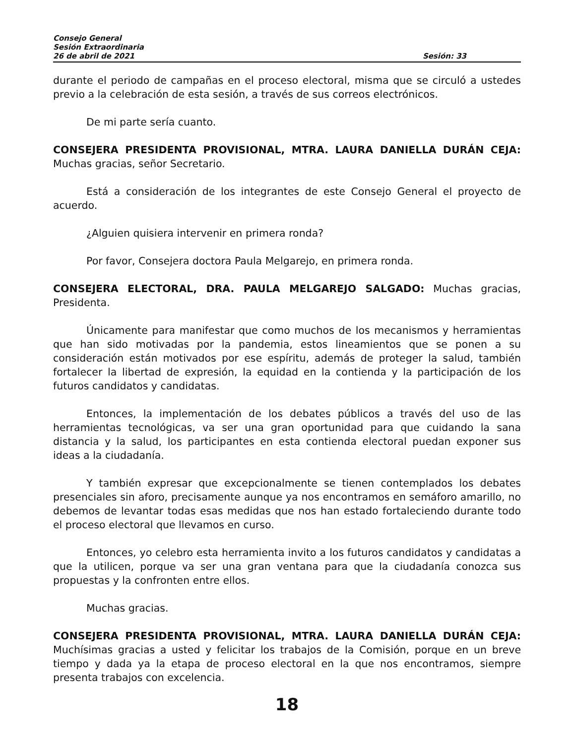Consejo General
Sesión Extraordinaria
26 de abril de 2021 Sesión: 33
durante el periodo de campañas en el proceso electoral, misma que se circuló a ustedes previo a la celebración de esta sesión, a través de sus correos electrónicos.
De mi parte sería cuanto.
CONSEJERA PRESIDENTA PROVISIONAL, MTRA. LAURA DANIELLA DURÁN CEJA: Muchas gracias, señor Secretario.
Está a consideración de los integrantes de este Consejo General el proyecto de acuerdo.
¿Alguien quisiera intervenir en primera ronda?
Por favor, Consejera doctora Paula Melgarejo, en primera ronda.
CONSEJERA ELECTORAL, DRA. PAULA MELGAREJO SALGADO: Muchas gracias, Presidenta.
Únicamente para manifestar que como muchos de los mecanismos y herramientas que han sido motivadas por la pandemia, estos lineamientos que se ponen a su consideración están motivados por ese espíritu, además de proteger la salud, también fortalecer la libertad de expresión, la equidad en la contienda y la participación de los futuros candidatos y candidatas.
Entonces, la implementación de los debates públicos a través del uso de las herramientas tecnológicas, va ser una gran oportunidad para que cuidando la sana distancia y la salud, los participantes en esta contienda electoral puedan exponer sus ideas a la ciudadanía.
Y también expresar que excepcionalmente se tienen contemplados los debates presenciales sin aforo, precisamente aunque ya nos encontramos en semáforo amarillo, no debemos de levantar todas esas medidas que nos han estado fortaleciendo durante todo el proceso electoral que llevamos en curso.
Entonces, yo celebro esta herramienta invito a los futuros candidatos y candidatas a que la utilicen, porque va ser una gran ventana para que la ciudadanía conozca sus propuestas y la confronten entre ellos.
Muchas gracias.
CONSEJERA PRESIDENTA PROVISIONAL, MTRA. LAURA DANIELLA DURÁN CEJA: Muchísimas gracias a usted y felicitar los trabajos de la Comisión, porque en un breve tiempo y dada ya la etapa de proceso electoral en la que nos encontramos, siempre presenta trabajos con excelencia.
18